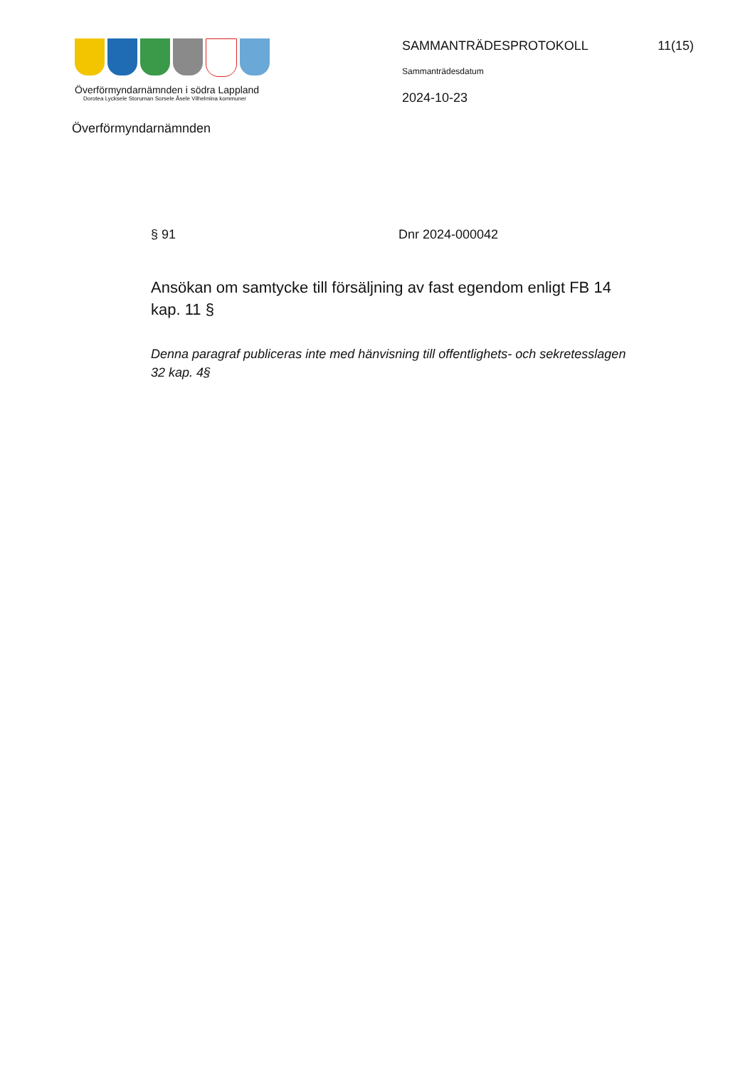Överförmyndarnämnden i södra Lappland
Dorotea Lycksele Storuman Sorsele Åsele Vilhelmina kommuner
SAMMANTRÄDESPROTOKOLL 11(15)
Sammanträdesdatum
2024-10-23
Överförmyndarnämnden
§ 91 Dnr 2024-000042
Ansökan om samtycke till försäljning av fast egendom enligt FB 14 kap. 11 §
Denna paragraf publiceras inte med hänvisning till offentlighets- och sekretesslagen 32 kap. 4§